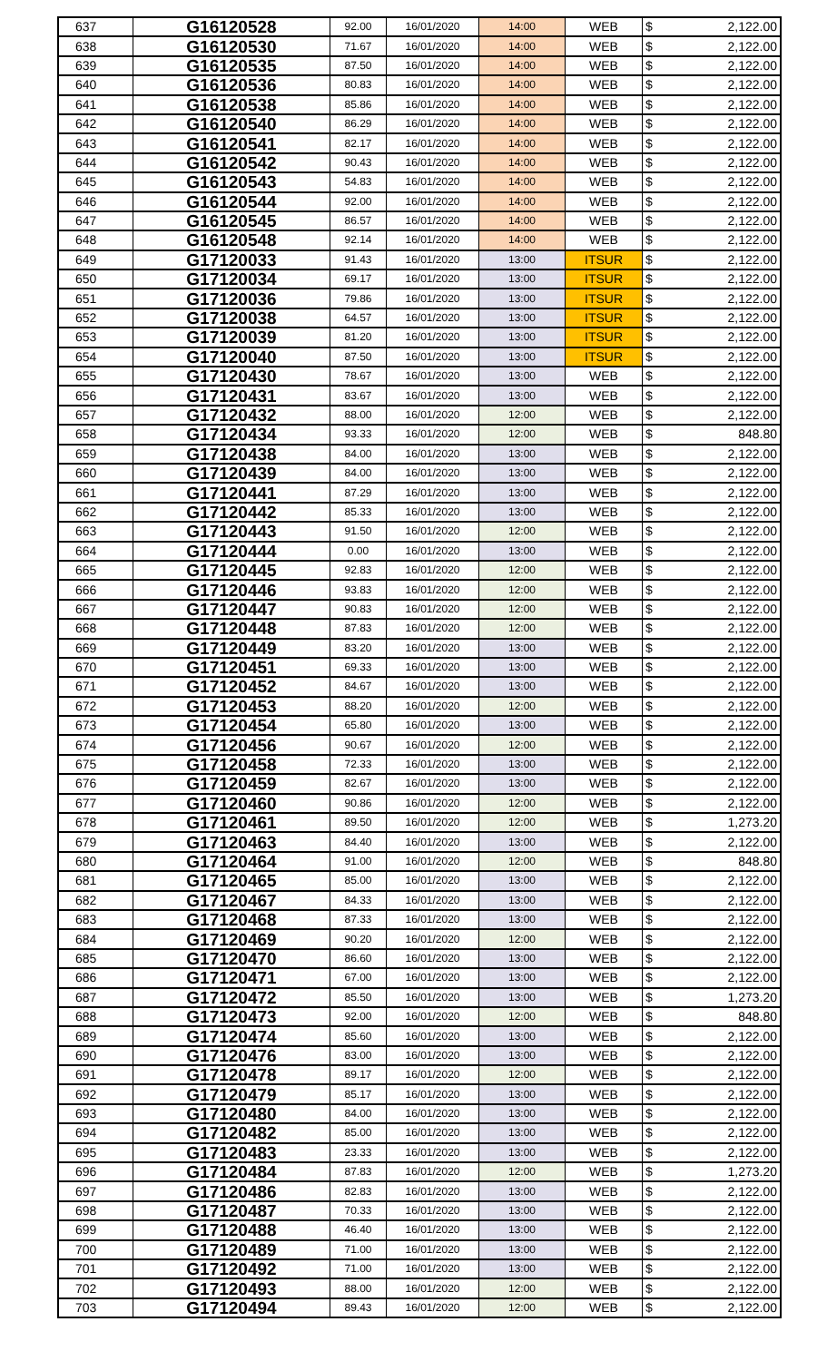| 637 | G16120528 | 92.00 | 16/01/2020 | 14:00 | WEB | $ | 2,122.00 |
| 638 | G16120530 | 71.67 | 16/01/2020 | 14:00 | WEB | $ | 2,122.00 |
| 639 | G16120535 | 87.50 | 16/01/2020 | 14:00 | WEB | $ | 2,122.00 |
| 640 | G16120536 | 80.83 | 16/01/2020 | 14:00 | WEB | $ | 2,122.00 |
| 641 | G16120538 | 85.86 | 16/01/2020 | 14:00 | WEB | $ | 2,122.00 |
| 642 | G16120540 | 86.29 | 16/01/2020 | 14:00 | WEB | $ | 2,122.00 |
| 643 | G16120541 | 82.17 | 16/01/2020 | 14:00 | WEB | $ | 2,122.00 |
| 644 | G16120542 | 90.43 | 16/01/2020 | 14:00 | WEB | $ | 2,122.00 |
| 645 | G16120543 | 54.83 | 16/01/2020 | 14:00 | WEB | $ | 2,122.00 |
| 646 | G16120544 | 92.00 | 16/01/2020 | 14:00 | WEB | $ | 2,122.00 |
| 647 | G16120545 | 86.57 | 16/01/2020 | 14:00 | WEB | $ | 2,122.00 |
| 648 | G16120548 | 92.14 | 16/01/2020 | 14:00 | WEB | $ | 2,122.00 |
| 649 | G17120033 | 91.43 | 16/01/2020 | 13:00 | ITSUR | $ | 2,122.00 |
| 650 | G17120034 | 69.17 | 16/01/2020 | 13:00 | ITSUR | $ | 2,122.00 |
| 651 | G17120036 | 79.86 | 16/01/2020 | 13:00 | ITSUR | $ | 2,122.00 |
| 652 | G17120038 | 64.57 | 16/01/2020 | 13:00 | ITSUR | $ | 2,122.00 |
| 653 | G17120039 | 81.20 | 16/01/2020 | 13:00 | ITSUR | $ | 2,122.00 |
| 654 | G17120040 | 87.50 | 16/01/2020 | 13:00 | ITSUR | $ | 2,122.00 |
| 655 | G17120430 | 78.67 | 16/01/2020 | 13:00 | WEB | $ | 2,122.00 |
| 656 | G17120431 | 83.67 | 16/01/2020 | 13:00 | WEB | $ | 2,122.00 |
| 657 | G17120432 | 88.00 | 16/01/2020 | 12:00 | WEB | $ | 2,122.00 |
| 658 | G17120434 | 93.33 | 16/01/2020 | 12:00 | WEB | $ | 848.80 |
| 659 | G17120438 | 84.00 | 16/01/2020 | 13:00 | WEB | $ | 2,122.00 |
| 660 | G17120439 | 84.00 | 16/01/2020 | 13:00 | WEB | $ | 2,122.00 |
| 661 | G17120441 | 87.29 | 16/01/2020 | 13:00 | WEB | $ | 2,122.00 |
| 662 | G17120442 | 85.33 | 16/01/2020 | 13:00 | WEB | $ | 2,122.00 |
| 663 | G17120443 | 91.50 | 16/01/2020 | 12:00 | WEB | $ | 2,122.00 |
| 664 | G17120444 | 0.00 | 16/01/2020 | 13:00 | WEB | $ | 2,122.00 |
| 665 | G17120445 | 92.83 | 16/01/2020 | 12:00 | WEB | $ | 2,122.00 |
| 666 | G17120446 | 93.83 | 16/01/2020 | 12:00 | WEB | $ | 2,122.00 |
| 667 | G17120447 | 90.83 | 16/01/2020 | 12:00 | WEB | $ | 2,122.00 |
| 668 | G17120448 | 87.83 | 16/01/2020 | 12:00 | WEB | $ | 2,122.00 |
| 669 | G17120449 | 83.20 | 16/01/2020 | 13:00 | WEB | $ | 2,122.00 |
| 670 | G17120451 | 69.33 | 16/01/2020 | 13:00 | WEB | $ | 2,122.00 |
| 671 | G17120452 | 84.67 | 16/01/2020 | 13:00 | WEB | $ | 2,122.00 |
| 672 | G17120453 | 88.20 | 16/01/2020 | 12:00 | WEB | $ | 2,122.00 |
| 673 | G17120454 | 65.80 | 16/01/2020 | 13:00 | WEB | $ | 2,122.00 |
| 674 | G17120456 | 90.67 | 16/01/2020 | 12:00 | WEB | $ | 2,122.00 |
| 675 | G17120458 | 72.33 | 16/01/2020 | 13:00 | WEB | $ | 2,122.00 |
| 676 | G17120459 | 82.67 | 16/01/2020 | 13:00 | WEB | $ | 2,122.00 |
| 677 | G17120460 | 90.86 | 16/01/2020 | 12:00 | WEB | $ | 2,122.00 |
| 678 | G17120461 | 89.50 | 16/01/2020 | 12:00 | WEB | $ | 1,273.20 |
| 679 | G17120463 | 84.40 | 16/01/2020 | 13:00 | WEB | $ | 2,122.00 |
| 680 | G17120464 | 91.00 | 16/01/2020 | 12:00 | WEB | $ | 848.80 |
| 681 | G17120465 | 85.00 | 16/01/2020 | 13:00 | WEB | $ | 2,122.00 |
| 682 | G17120467 | 84.33 | 16/01/2020 | 13:00 | WEB | $ | 2,122.00 |
| 683 | G17120468 | 87.33 | 16/01/2020 | 13:00 | WEB | $ | 2,122.00 |
| 684 | G17120469 | 90.20 | 16/01/2020 | 12:00 | WEB | $ | 2,122.00 |
| 685 | G17120470 | 86.60 | 16/01/2020 | 13:00 | WEB | $ | 2,122.00 |
| 686 | G17120471 | 67.00 | 16/01/2020 | 13:00 | WEB | $ | 2,122.00 |
| 687 | G17120472 | 85.50 | 16/01/2020 | 13:00 | WEB | $ | 1,273.20 |
| 688 | G17120473 | 92.00 | 16/01/2020 | 12:00 | WEB | $ | 848.80 |
| 689 | G17120474 | 85.60 | 16/01/2020 | 13:00 | WEB | $ | 2,122.00 |
| 690 | G17120476 | 83.00 | 16/01/2020 | 13:00 | WEB | $ | 2,122.00 |
| 691 | G17120478 | 89.17 | 16/01/2020 | 12:00 | WEB | $ | 2,122.00 |
| 692 | G17120479 | 85.17 | 16/01/2020 | 13:00 | WEB | $ | 2,122.00 |
| 693 | G17120480 | 84.00 | 16/01/2020 | 13:00 | WEB | $ | 2,122.00 |
| 694 | G17120482 | 85.00 | 16/01/2020 | 13:00 | WEB | $ | 2,122.00 |
| 695 | G17120483 | 23.33 | 16/01/2020 | 13:00 | WEB | $ | 2,122.00 |
| 696 | G17120484 | 87.83 | 16/01/2020 | 12:00 | WEB | $ | 1,273.20 |
| 697 | G17120486 | 82.83 | 16/01/2020 | 13:00 | WEB | $ | 2,122.00 |
| 698 | G17120487 | 70.33 | 16/01/2020 | 13:00 | WEB | $ | 2,122.00 |
| 699 | G17120488 | 46.40 | 16/01/2020 | 13:00 | WEB | $ | 2,122.00 |
| 700 | G17120489 | 71.00 | 16/01/2020 | 13:00 | WEB | $ | 2,122.00 |
| 701 | G17120492 | 71.00 | 16/01/2020 | 13:00 | WEB | $ | 2,122.00 |
| 702 | G17120493 | 88.00 | 16/01/2020 | 12:00 | WEB | $ | 2,122.00 |
| 703 | G17120494 | 89.43 | 16/01/2020 | 12:00 | WEB | $ | 2,122.00 |